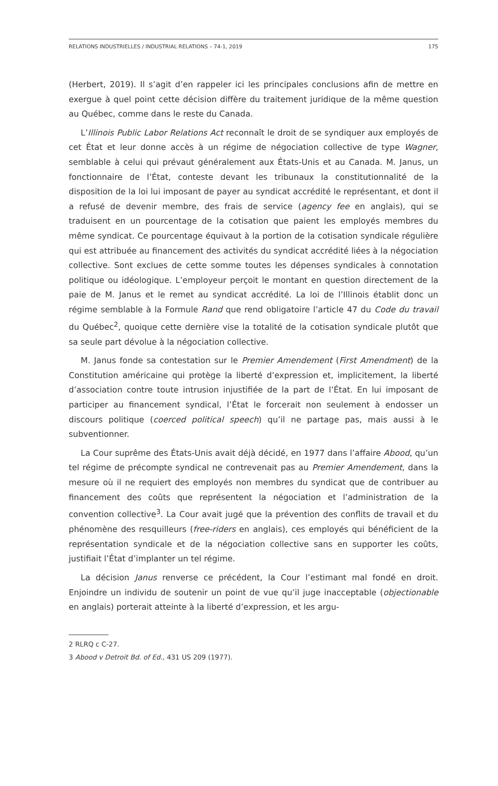RELATIONS INDUSTRIELLES / INDUSTRIAL RELATIONS – 74-1, 2019 175
(Herbert, 2019). Il s’agit d’en rappeler ici les principales conclusions afin de mettre en exergue à quel point cette décision diffère du traitement juridique de la même question au Québec, comme dans le reste du Canada.
L’Illinois Public Labor Relations Act reconnaît le droit de se syndiquer aux employés de cet État et leur donne accès à un régime de négociation collective de type Wagner, semblable à celui qui prévaut généralement aux États-Unis et au Canada. M. Janus, un fonctionnaire de l’État, conteste devant les tribunaux la constitutionnalité de la disposition de la loi lui imposant de payer au syndicat accrédité le représentant, et dont il a refusé de devenir membre, des frais de service (agency fee en anglais), qui se traduisent en un pourcentage de la cotisation que paient les employés membres du même syndicat. Ce pourcentage équivaut à la portion de la cotisation syndicale régulière qui est attribuée au financement des activités du syndicat accrédité liées à la négociation collective. Sont exclues de cette somme toutes les dépenses syndicales à connotation politique ou idéologique. L’employeur perçoit le montant en question directement de la paie de M. Janus et le remet au syndicat accrédité. La loi de l’Illinois établit donc un régime semblable à la Formule Rand que rend obligatoire l’article 47 du Code du travail du Québec<sup>2</sup>, quoique cette dernière vise la totalité de la cotisation syndicale plutôt que sa seule part dévolue à la négociation collective.
M. Janus fonde sa contestation sur le Premier Amendement (First Amendment) de la Constitution américaine qui protège la liberté d’expression et, implicitement, la liberté d’association contre toute intrusion injustifiée de la part de l’État. En lui imposant de participer au financement syndical, l’État le forcerait non seulement à endosser un discours politique (coerced political speech) qu’il ne partage pas, mais aussi à le subventionner.
La Cour suprême des États-Unis avait déjà décidé, en 1977 dans l’affaire Abood, qu’un tel régime de précompte syndical ne contrevenait pas au Premier Amendement, dans la mesure où il ne requiert des employés non membres du syndicat que de contribuer au financement des coûts que représentent la négociation et l’administration de la convention collective<sup>3</sup>. La Cour avait jugé que la prévention des conflits de travail et du phénomène des resquilleurs (free-riders en anglais), ces employés qui bénéficient de la représentation syndicale et de la négociation collective sans en supporter les coûts, justifiait l’État d’implanter un tel régime.
La décision Janus renverse ce précédent, la Cour l’estimant mal fondé en droit. Enjoindre un individu de soutenir un point de vue qu’il juge inacceptable (objectionable en anglais) porterait atteinte à la liberté d’expression, et les argu-
2 RLRQ c C-27.
3 Abood v Detroit Bd. of Ed., 431 US 209 (1977).